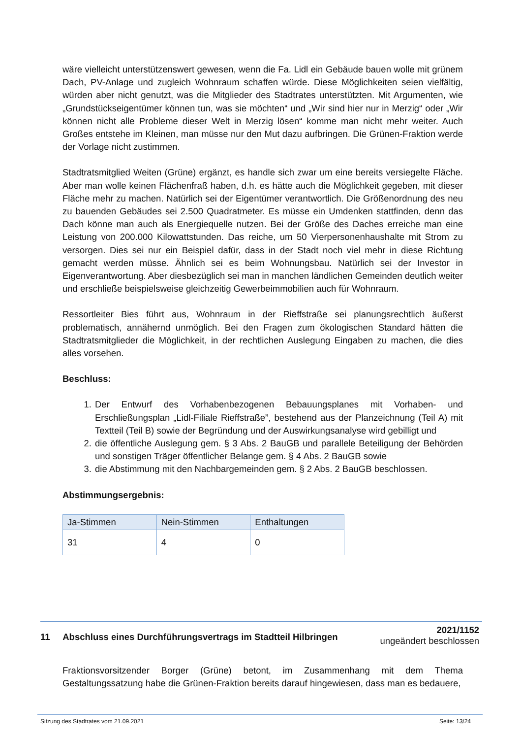wäre vielleicht unterstützenswert gewesen, wenn die Fa. Lidl ein Gebäude bauen wolle mit grünem Dach, PV-Anlage und zugleich Wohnraum schaffen würde. Diese Möglichkeiten seien vielfältig, würden aber nicht genutzt, was die Mitglieder des Stadtrates unterstützten. Mit Argumenten, wie „Grundstückseigentümer können tun, was sie möchten“ und „Wir sind hier nur in Merzig“ oder „Wir können nicht alle Probleme dieser Welt in Merzig lösen“ komme man nicht mehr weiter. Auch Großes entstehe im Kleinen, man müsse nur den Mut dazu aufbringen. Die Grünen-Fraktion werde der Vorlage nicht zustimmen.
Stadtratsmitglied Weiten (Grüne) ergänzt, es handle sich zwar um eine bereits versiegelte Fläche. Aber man wolle keinen Flächenfraß haben, d.h. es hätte auch die Möglichkeit gegeben, mit dieser Fläche mehr zu machen. Natürlich sei der Eigentümer verantwortlich. Die Größenordnung des neu zu bauenden Gebäudes sei 2.500 Quadratmeter. Es müsse ein Umdenken stattfinden, denn das Dach könne man auch als Energiequelle nutzen. Bei der Größe des Daches erreiche man eine Leistung von 200.000 Kilowattstunden. Das reiche, um 50 Vierpersonenhaushalte mit Strom zu versorgen. Dies sei nur ein Beispiel dafür, dass in der Stadt noch viel mehr in diese Richtung gemacht werden müsse. Ähnlich sei es beim Wohnungsbau. Natürlich sei der Investor in Eigenverantwortung. Aber diesbezüglich sei man in manchen ländlichen Gemeinden deutlich weiter und erschließe beispielsweise gleichzeitig Gewerbeimmobilien auch für Wohnraum.
Ressortleiter Bies führt aus, Wohnraum in der Rieffstraße sei planungsrechtlich äußerst problematisch, annähernd unmöglich. Bei den Fragen zum ökologischen Standard hätten die Stadtratsmitglieder die Möglichkeit, in der rechtlichen Auslegung Eingaben zu machen, die dies alles vorsehen.
Beschluss:
1. Der Entwurf des Vorhabenbezogenen Bebauungsplanes mit Vorhaben- und Erschließungsplan „Lidl-Filiale Rieffstraße”, bestehend aus der Planzeichnung (Teil A) mit Textteil (Teil B) sowie der Begründung und der Auswirkungsanalyse wird gebilligt und
2. die öffentliche Auslegung gem. § 3 Abs. 2 BauGB und parallele Beteiligung der Behörden und sonstigen Träger öffentlicher Belange gem. § 4 Abs. 2 BauGB sowie
3. die Abstimmung mit den Nachbargemeinden gem. § 2 Abs. 2 BauGB beschlossen.
Abstimmungsergebnis:
| Ja-Stimmen | Nein-Stimmen | Enthaltungen |
| --- | --- | --- |
| 31 | 4 | 0 |
11 Abschluss eines Durchführungsvertrags im Stadtteil Hilbringen
2021/1152
ungeändert beschlossen
Fraktionsvorsitzender Borger (Grüne) betont, im Zusammenhang mit dem Thema Gestaltungssatzung habe die Grünen-Fraktion bereits darauf hingewiesen, dass man es bedauere,
Sitzung des Stadtrates vom 21.09.2021 Seite: 13/24